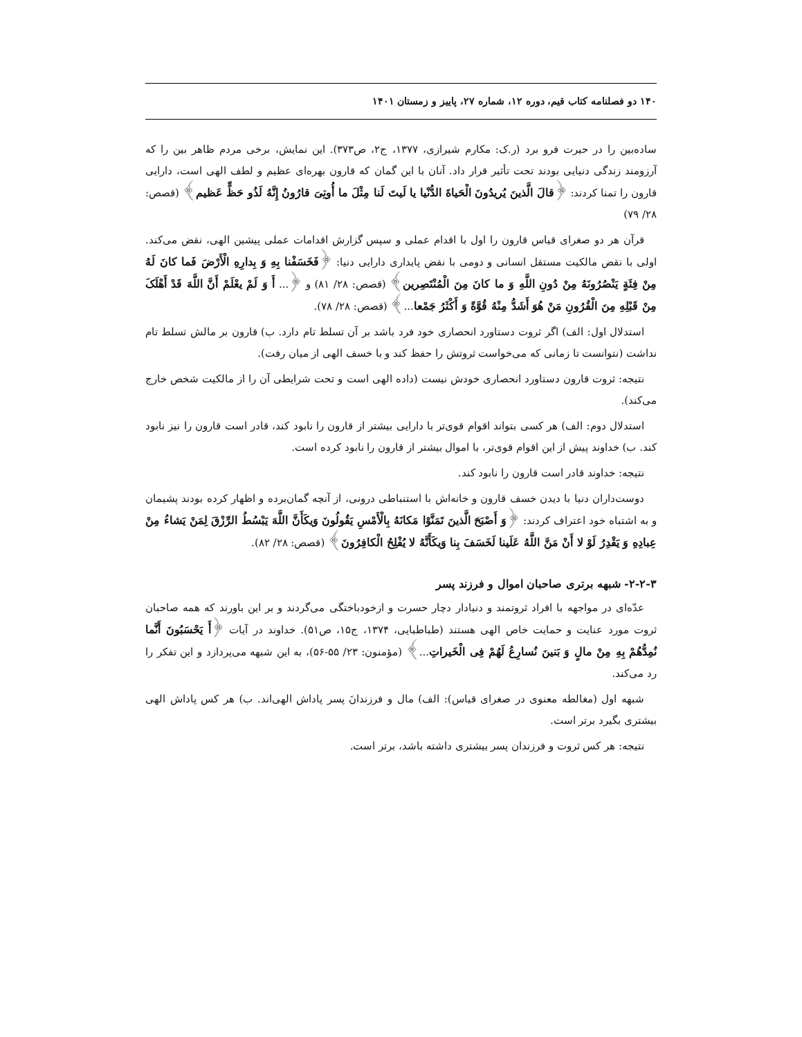۱۴۰ دو فصلنامه کتاب قیم، دوره ۱۲، شماره ۲۷، پاییز و زمستان ۱۴۰۱
ساده‌بین را در حیرت فرو برد (ر.ک: مکارم شیرازی، ۱۳۷۷، ج۲، ص۳۷۳). این نمایش، برخی مردم ظاهر بین را که آرزومند زندگی دنیایی بودند تحت تأثیر قرار داد. آنان با این گمان که قارون بهره‌ای عظیم و لطف الهی است، دارایی قارون را تمنا کردند: ﴿قالَ الَّذینَ یُریدُونَ الْحَیاةَ الدُّنْیا یا لَیتَ لَنا مِثْلَ ما أُوتِیَ قارُونُ إِنَّهُ لَذُو حَظٍّ عَظیم﴾ (قصص: ۲۸/ ۷۹)
قرآن هر دو صغرای قیاس قارون را اول با اقدام عملی و سپس گزارش اقدامات عملی پیشین الهی، نقض می‌کند. اولی با نقض مالکیت مستقل انسانی و دومی با نقض پایداری دارایی دنیا: ﴿فَخَسَفْنا بِهِ وَ بِدارِهِ الْأَرْضَ فَما کانَ لَهُ مِنْ فِئَةٍ یَنْصُرُونَهُ مِنْ دُونِ اللَّهِ وَ ما کانَ مِنَ الْمُنْتَصِرین﴾ (قصص: ۲۸/ ۸۱) و ﴿... أَ وَ لَمْ یعْلَمْ أَنَّ اللَّهَ قَدْ أَهْلَکَ مِنْ قَبْلِهِ مِنَ الْقُرُونِ مَنْ هُوَ أَشَدُّ مِنْهُ قُوَّةً وَ أَکْثَرُ جَمْعا...﴾ (قصص: ۲۸/ ۷۸).
استدلال اول: الف) اگر ثروت دستاورد انحصاری خود فرد باشد بر آن تسلط تام دارد. ب) قارون بر مالش تسلط تام نداشت (نتوانست تا زمانی که می‌خواست ثروتش را حفظ کند و با خسف الهی از میان رفت).
نتیجه: ثروت قارون دستاورد انحصاری خودش نیست (داده الهی است و تحت شرایطی آن را از مالکیت شخص خارج می‌کند).
استدلال دوم: الف) هر کسی بتواند اقوام قوی‌تر با دارایی بیشتر از قارون را نابود کند، قادر است قارون را نیز نابود کند. ب) خداوند پیش از این اقوام قوی‌تر، با اموال بیشتر از قارون را نابود کرده است.
نتیجه: خداوند قادر است قارون را نابود کند.
دوست‌داران دنیا با دیدن خسف قارون و خانه‌اش با استنباطی درونی، از آنچه گمان‌برده و اظهار کرده بودند پشیمان و به اشتباه خود اعتراف کردند: ﴿وَ أَصْبَحَ الَّذینَ تَمَنَّوْا مَکانَهُ بِالْأَمْسِ یَقُولُونَ وَیکَأَنَّ اللَّهَ یَبْسُطُ الرِّزْقَ لِمَنْ یَشاءُ مِنْ عِبادِهِ وَ یَقْدِرُ لَوْ لا أَنْ مَنَّ اللَّهُ عَلَینا لَخَسَفَ بِنا وَیکَأَنَّهُ لا یُفْلِحُ الْکافِرُونَ﴾ (قصص: ۲۸/ ۸۲).
۲-۲-۳- شبهه برتری صاحبان اموال و فرزند پسر
عدّه‌ای در مواجهه با افراد ثروتمند و دنیادار دچار حسرت و ازخودباختگی می‌گردند و بر این باورند که همه صاحبان ثروت مورد عنایت و حمایت خاص الهی هستند (طباطبایی، ۱۳۷۴، ج۱۵، ص۵۱). خداوند در آیات ﴿أَ یَحْسَبُونَ أَنَّما نُمِدُّهُمْ بِهِ مِنْ مالٍ وَ بَنینَ نُسارِعُ لَهُمْ فِی الْخَیراتِ...﴾ (مؤمنون: ۲۳/ ۵۵-۵۶)، به این شبهه می‌پردازد و این تفکر را رد می‌کند.
شبهه اول (مغالطه معنوی در صغرای قیاس): الف) مال و فرزندانَ پسر پاداش الهی‌اند. ب) هر کس پاداش الهی بیشتری بگیرد برتر است.
نتیجه: هر کس ثروت و فرزندان پسر بیشتری داشته باشد، برتر است.